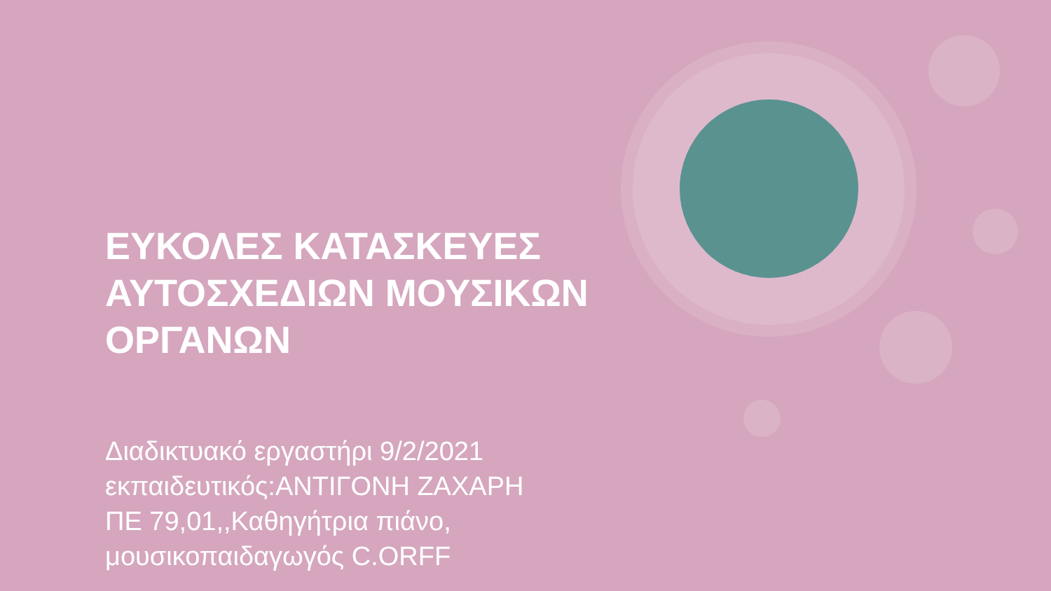ΕΥΚΟΛΕΣ ΚΑΤΑΣΚΕΥΕΣ ΑΥΤΟΣΧΕΔΙΩΝ ΜΟΥΣΙΚΩΝ ΟΡΓΑΝΩΝ
Διαδικτυακό εργαστήρι 9/2/2021
εκπαιδευτικός:ΑΝΤΙΓΟΝΗ ΖΑΧΑΡΗ
ΠΕ 79,01,,Καθηγήτρια πιάνο,
μουσικοπαιδαγωγός C.ORFF